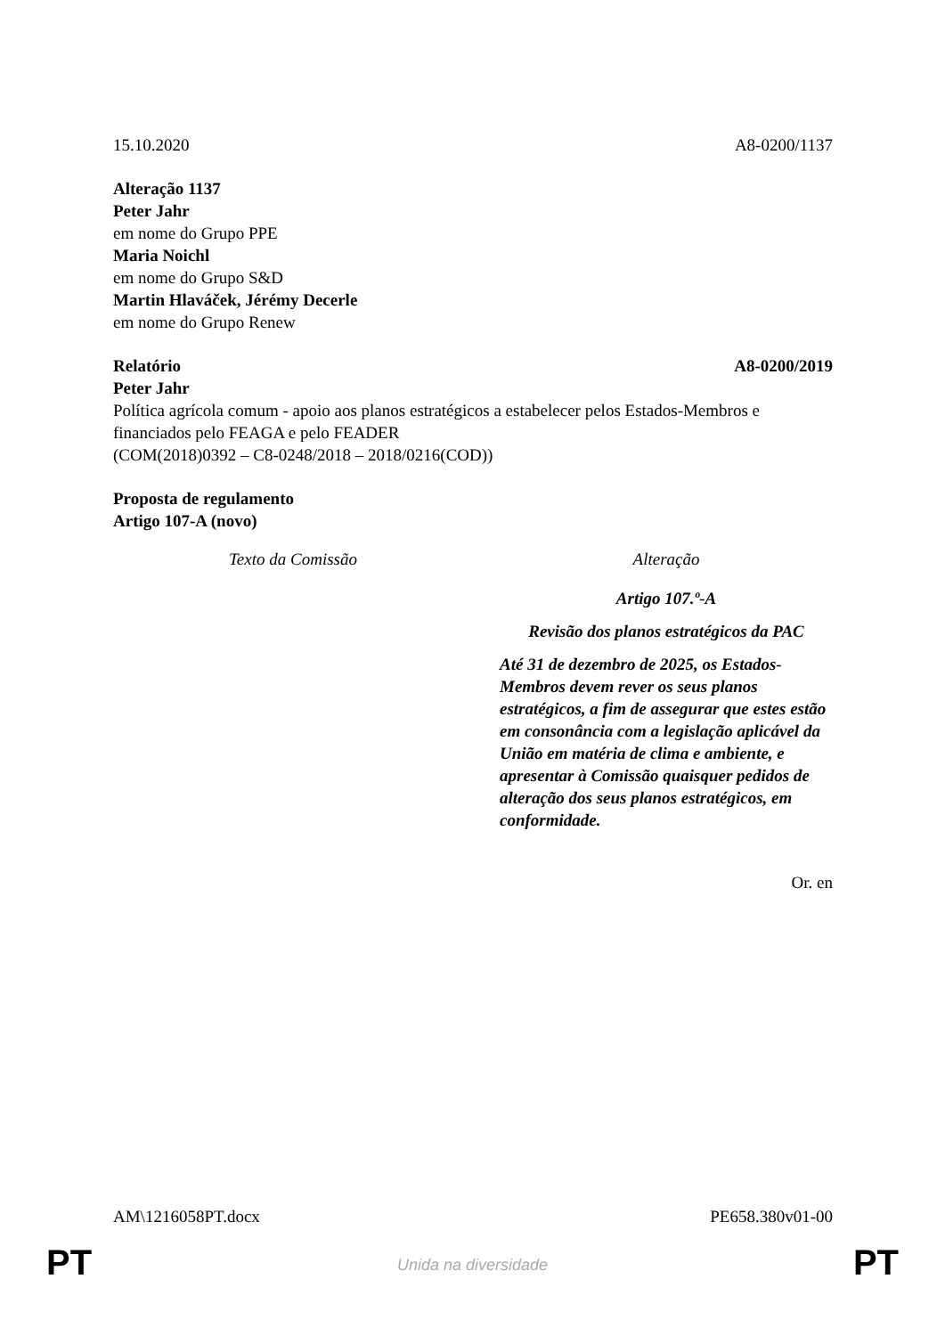15.10.2020 A8-0200/1137
Alteração 1137
Peter Jahr
em nome do Grupo PPE
Maria Noichl
em nome do Grupo S&D
Martin Hlaváček, Jérémy Decerle
em nome do Grupo Renew
Relatório A8-0200/2019
Peter Jahr
Política agrícola comum - apoio aos planos estratégicos a estabelecer pelos Estados-Membros e financiados pelo FEAGA e pelo FEADER
(COM(2018)0392 – C8-0248/2018 – 2018/0216(COD))
Proposta de regulamento
Artigo 107-A (novo)
| Texto da Comissão | Alteração |
| | Artigo 107.º-A Revisão dos planos estratégicos da PAC Até 31 de dezembro de 2025, os Estados-Membros devem rever os seus planos estratégicos, a fim de assegurar que estes estão em consonância com a legislação aplicável da União em matéria de clima e ambiente, e apresentar à Comissão quaisquer pedidos de alteração dos seus planos estratégicos, em conformidade. |
Or. en
AM\1216058PT.docx PE658.380v01-00
PT
Unida na diversidade PT